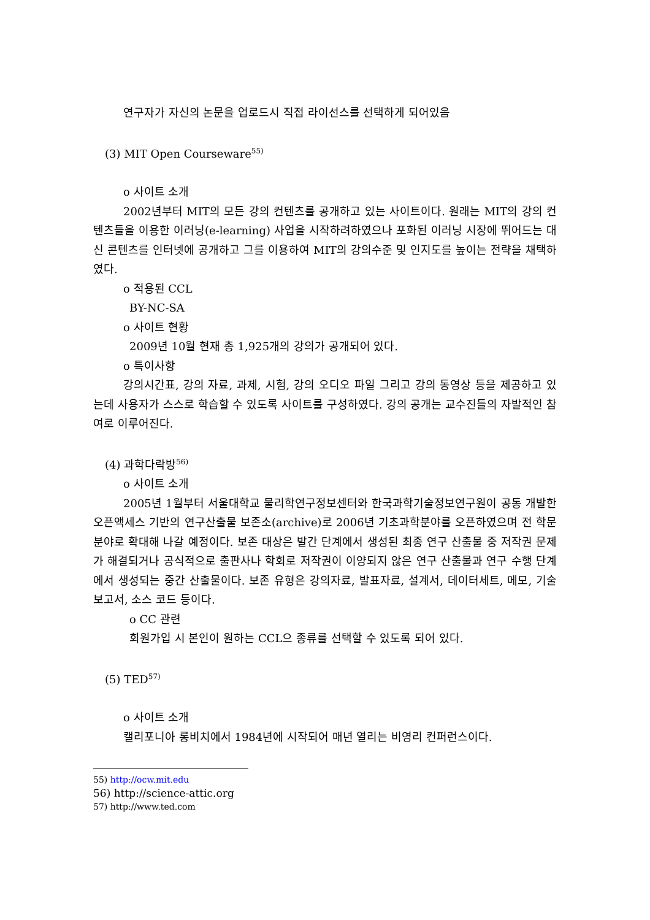연구자가 자신의 논문을 업로드시 직접 라이선스를 선택하게 되어있음
(3) MIT Open Courseware<sup>55)</sup>
o 사이트 소개
2002년부터 MIT의 모든 강의 컨텐츠를 공개하고 있는 사이트이다. 원래는 MIT의 강의 컨텐츠들을 이용한 이러닝(e-learning) 사업을 시작하려하였으나 포화된 이러닝 시장에 뛰어드는 대신 콘텐츠를 인터넷에 공개하고 그를 이용하여 MIT의 강의수준 및 인지도를 높이는 전략을 채택하였다.
o 적용된 CCL
BY-NC-SA
o 사이트 현황
2009년 10월 현재 총 1,925개의 강의가 공개되어 있다.
o 특이사항
강의시간표, 강의 자료, 과제, 시험, 강의 오디오 파일 그리고 강의 동영상 등을 제공하고 있는데 사용자가 스스로 학습할 수 있도록 사이트를 구성하였다. 강의 공개는 교수진들의 자발적인 참여로 이루어진다.
(4) 과학다락방<sup>56)</sup>
o 사이트 소개
2005년 1월부터 서울대학교 물리학연구정보센터와 한국과학기술정보연구원이 공동 개발한 오픈액세스 기반의 연구산출물 보존소(archive)로 2006년 기초과학분야를 오픈하였으며 전 학문분야로 확대해 나갈 예정이다. 보존 대상은 발간 단계에서 생성된 최종 연구 산출물 중 저작권 문제가 해결되거나 공식적으로 출판사나 학회로 저작권이 이양되지 않은 연구 산출물과 연구 수행 단계에서 생성되는 중간 산출물이다. 보존 유형은 강의자료, 발표자료, 설계서, 데이터세트, 메모, 기술보고서, 소스 코드 등이다.
o CC 관련
회원가입 시 본인이 원하는 CCL으 종류를 선택할 수 있도록 되어 있다.
(5) TED<sup>57)</sup>
o 사이트 소개
캘리포니아 롱비치에서 1984년에 시작되어 매년 열리는 비영리 컨퍼런스이다.
55) http://ocw.mit.edu
56) http://science-attic.org
57) http://www.ted.com